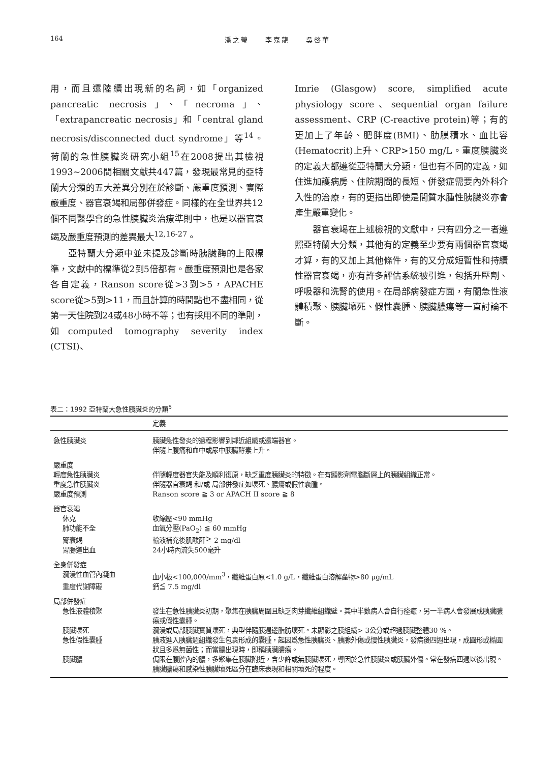164 潘之瑩　　李嘉龍　　吳啓華
用，而且還陸續出現新的名詞，如「organized pancreatic necrosis」、「necroma」、「extrapancreatic necrosis」和「central gland necrosis/disconnected duct syndrome」等<sup>14</sup>。荷蘭的急性胰臟炎研究小組<sup>15</sup>在2008提出其檢視1993~2006間相關文獻共447篇，發現最常見的亞特蘭大分類的五大差異分別在於診斷、嚴重度預測、實際嚴重度、器官衰竭和局部併發症。同樣的在全世界共12個不同醫學會的急性胰臟炎治療準則中，也是以器官衰竭及嚴重度預測的差異最大<sup>12,16-27</sup>。
亞特蘭大分類中並未提及診斷時胰臟酶的上限標準，文獻中的標準從2到5倍都有。嚴重度預測也是各家各自定義，Ranson score從>3到>5，APACHE score從>5到>11，而且計算的時間點也不盡相同，從第一天住院到24或48小時不等；也有採用不同的準則，如computed tomography severity index (CTSI)、
Imrie (Glasgow) score, simplified acute physiology score、sequential organ failure assessment、CRP (C-reactive protein)等；有的更加上了年齡、肥胖度(BMI)、肋膜積水、血比容(Hematocrit)上升、CRP>150 mg/L。重度胰臟炎的定義大都遵從亞特蘭大分類，但也有不同的定義，如住進加護病房、住院期間的長短、併發症需要內外科介入性的治療，有的更指出即使是間質水腫性胰臟炎亦會產生嚴重變化。
器官衰竭在上述檢視的文獻中，只有四分之一者遵照亞特蘭大分類，其他有的定義至少要有兩個器官衰竭才算，有的又加上其他條件，有的又分成短暫性和持續性器官衰竭，亦有許多評估系統被引進，包括升壓劑、呼吸器和洗腎的使用。在局部病發症方面，有關急性液體積聚、胰臟壞死、假性囊腫、胰臟膿瘍等一直討論不斷。
表二：1992 亞特蘭大急性胰臟炎的分類<sup>5</sup>
| | 定義 |
| --- | --- |
| 急性胰臟炎 | 胰臟急性發炎的過程影響到鄰近組織或遠端器官。 伴隨上腹痛和血中或尿中胰臟酵素上升。 |
| 嚴重度 | |
| 輕度急性胰臟炎 | 伴隨輕度器官失能及順利復原，缺乏重度胰臟炎的特徵。在有顯影劑電腦斷層上的胰臟組織正常。 |
| 重度急性胰臟炎 | 伴隨器官衰竭 和/或 局部併發症如壞死、膿瘍或假性囊腫。 |
| 嚴重度預測 | Ranson score ≧ 3 or APACH II score ≧ 8 |
| 器官衰竭 | |
| 休克 | 收縮壓<90 mmHg |
| 肺功能不全 | 血氧分壓(PaO<sub>2</sub>) ≦ 60 mmHg |
| 腎衰竭 | 輸液補充後肌酸酐≧ 2 mg/dl |
| 胃腸道出血 | 24小時內流失500毫升 |
| 全身併發症 | |
| 瀰漫性血管內凝血 | 血小板<100,000/mm<sup>3</sup>，纖維蛋白原<1.0 g/L，纖維蛋白溶解產物>80 μg/mL |
| 重度代謝障礙 | 鈣≦ 7.5 mg/dl |
| 局部併發症 | |
| 急性液體積聚 | 發生在急性胰臟炎初期，聚集在胰臟周圍且缺乏肉芽纖維組織壁。其中半數病人會自行痊癒，另一半病人會發展成胰臟膿瘍或假性囊腫。 |
| 胰臟壞死 | 瀰漫或局部胰臟實質壞死，典型伴隨胰週邊脂肪壞死。未顯影之胰組織> 3公分或超過胰臟整體30 %。 |
| 急性假性囊腫 | 胰液進入胰臟週組織發生包裹形成的囊腫，起因爲急性胰臟炎、胰腺外傷或慢性胰臟炎，發病後四週出現，成圓形或橢圓狀且多爲無菌性；而當膿出現時，即稱胰臟膿瘍。 |
| 胰臟膿 | 侷限在腹腔內的膿，多聚集在胰臟附近，含少許或無胰臟壞死，導因於急性胰臟炎或胰臟外傷。常在發病四週以後出現。 胰臟膿瘍和感染性胰臟壞死區分在臨床表現和相關壞死的程度。 |